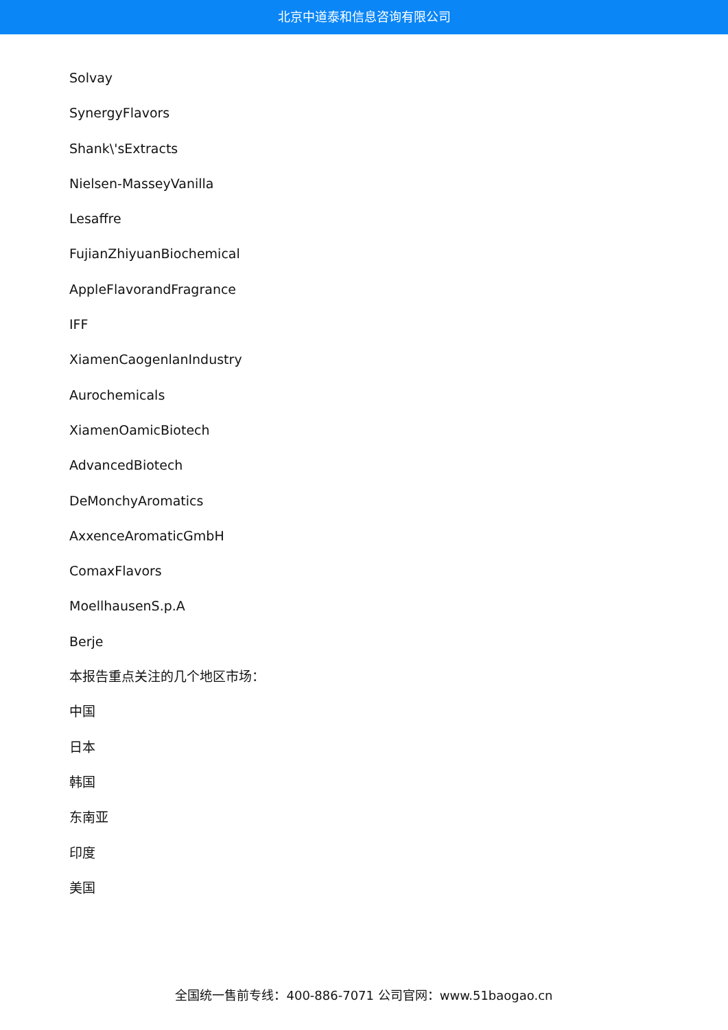北京中道泰和信息咨询有限公司
Solvay
SynergyFlavors
Shank\'sExtracts
Nielsen-MasseyVanilla
Lesaffre
FujianZhiyuanBiochemical
AppleFlavorandFragrance
IFF
XiamenCaogenlanIndustry
Aurochemicals
XiamenOamicBiotech
AdvancedBiotech
DeMonchyAromatics
AxxenceAromaticGmbH
ComaxFlavors
MoellhausenS.p.A
Berje
本报告重点关注的几个地区市场：
中国
日本
韩国
东南亚
印度
美国
全国统一售前专线：400-886-7071 公司官网：www.51baogao.cn